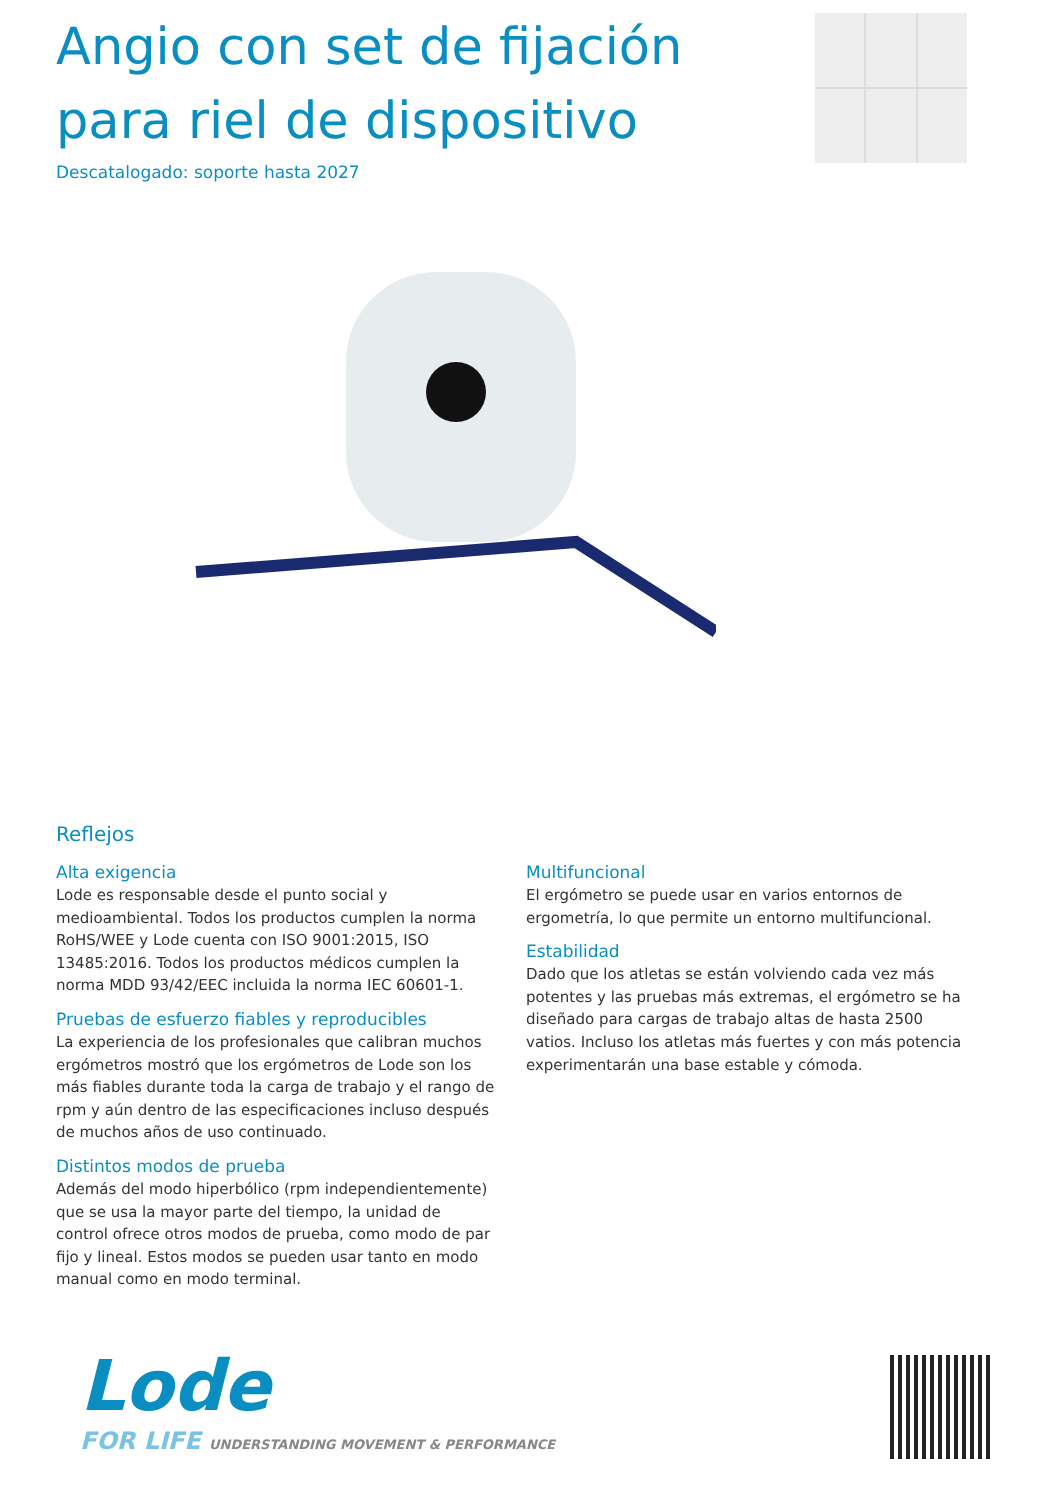Angio con set de fijación para riel de dispositivo
Descatalogado: soporte hasta 2027
Reflejos
Alta exigencia
Lode es responsable desde el punto social y medioambiental. Todos los productos cumplen la norma RoHS/WEE y Lode cuenta con ISO 9001:2015, ISO 13485:2016. Todos los productos médicos cumplen la norma MDD 93/42/EEC incluida la norma IEC 60601-1.
Pruebas de esfuerzo fiables y reproducibles
La experiencia de los profesionales que calibran muchos ergómetros mostró que los ergómetros de Lode son los más fiables durante toda la carga de trabajo y el rango de rpm y aún dentro de las especificaciones incluso después de muchos años de uso continuado.
Distintos modos de prueba
Además del modo hiperbólico (rpm independientemente) que se usa la mayor parte del tiempo, la unidad de control ofrece otros modos de prueba, como modo de par fijo y lineal. Estos modos se pueden usar tanto en modo manual como en modo terminal.
Multifuncional
El ergómetro se puede usar en varios entornos de ergometría, lo que permite un entorno multifuncional.
Estabilidad
Dado que los atletas se están volviendo cada vez más potentes y las pruebas más extremas, el ergómetro se ha diseñado para cargas de trabajo altas de hasta 2500 vatios. Incluso los atletas más fuertes y con más potencia experimentarán una base estable y cómoda.
Lode
FOR LIFE UNDERSTANDING MOVEMENT & PERFORMANCE